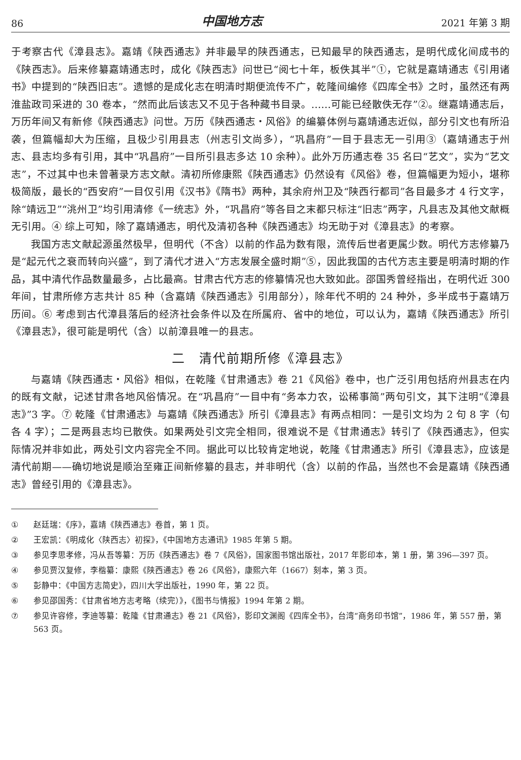86 中国地方志 2021 年第 3 期
于考察古代《漳县志》。嘉靖《陕西通志》并非最早的陕西通志，已知最早的陕西通志，是明代成化间成书的《陕西志》。后来修纂嘉靖通志时，成化《陕西志》问世已“阅七十年，板佚其半”①，它就是嘉靖通志《引用诸书》中提到的“陕西旧志”。遗憾的是成化志在明清时期便流传不广，乾隆间编修《四库全书》之时，虽然还有两淮盐政司采进的 30 卷本，“然而此后该志又不见于各种藏书目录。……可能已经散佚无存”②。继嘉靖通志后，万历年间又有新修《陕西通志》问世。万历《陕西通志・风俗》的编纂体例与嘉靖通志近似，部分引文也有所沿袭，但篇幅却大为压缩，且极少引用县志（州志引文尚多），“巩昌府”一目于县志无一引用③（嘉靖通志于州志、县志均多有引用，其中“巩昌府”一目所引县志多达 10 余种）。此外万历通志卷 35 名曰“艺文”，实为“艺文志”，不过其中也未曾著录方志文献。清初所修康熙《陕西通志》仍然设有《风俗》卷，但篇幅更为短小，堪称极简版，最长的“西安府”一目仅引用《汉书》《隋书》两种，其余府州卫及“陕西行都司”各目最多才 4 行文字，除“靖远卫”“洮州卫”均引用清修《一统志》外，“巩昌府”等各目之末都只标注“旧志”两字，凡县志及其他文献概无引用。④ 综上可知，除了嘉靖通志，明代及清初各种《陕西通志》均无助于对《漳县志》的考察。
我国方志文献起源虽然极早，但明代（不含）以前的作品为数有限，流传后世者更属少数。明代方志修纂乃是“起元代之衰而转向兴盛”，到了清代才进入“方志发展全盛时期”⑤，因此我国的古代方志主要是明清时期的作品，其中清代作品数量最多，占比最高。甘肃古代方志的修纂情况也大致如此。邵国秀曾经指出，在明代近 300 年间，甘肃所修方志共计 85 种（含嘉靖《陕西通志》引用部分），除年代不明的 24 种外，多半成书于嘉靖万历间。⑥ 考虑到古代漳县落后的经济社会条件以及在所属府、省中的地位，可以认为，嘉靖《陕西通志》所引《漳县志》，很可能是明代（含）以前漳县唯一的县志。
二　清代前期所修《漳县志》
与嘉靖《陕西通志・风俗》相似，在乾隆《甘肃通志》卷 21《风俗》卷中，也广泛引用包括府州县志在内的既有文献，记述甘肃各地风俗情况。在“巩昌府”一目中有“务本力农，讼稀事简”两句引文，其下注明“《漳县志》”3 字。⑦ 乾隆《甘肃通志》与嘉靖《陕西通志》所引《漳县志》有两点相同：一是引文均为 2 句 8 字（句各 4 字）；二是两县志均已散佚。如果两处引文完全相同，很难说不是《甘肃通志》转引了《陕西通志》，但实际情况并非如此，两处引文内容完全不同。据此可以比较肯定地说，乾隆《甘肃通志》所引《漳县志》，应该是清代前期——确切地说是顺治至雍正间新修纂的县志，并非明代（含）以前的作品，当然也不会是嘉靖《陕西通志》曾经引用的《漳县志》。
① 赵廷瑞：《序》，嘉靖《陕西通志》卷首，第 1 页。
② 王宏凯：《明成化〈陕西志〉初探》，《中国地方志通讯》1985 年第 5 期。
③ 参见李思孝修，冯从吾等纂：万历《陕西通志》卷 7《风俗》，国家图书馆出版社，2017 年影印本，第 1 册，第 396—397 页。
④ 参见贾汉复修，李楷纂：康熙《陕西通志》卷 26《风俗》，康熙六年（1667）刻本，第 3 页。
⑤ 彭静中：《中国方志简史》，四川大学出版社，1990 年，第 22 页。
⑥ 参见邵国秀：《甘肃省地方志考略（续完）》，《图书与情报》1994 年第 2 期。
⑦ 参见许容修，李迪等纂：乾隆《甘肃通志》卷 21《风俗》，影印文渊阁《四库全书》，台湾“商务印书馆”，1986 年，第 557 册，第 563 页。